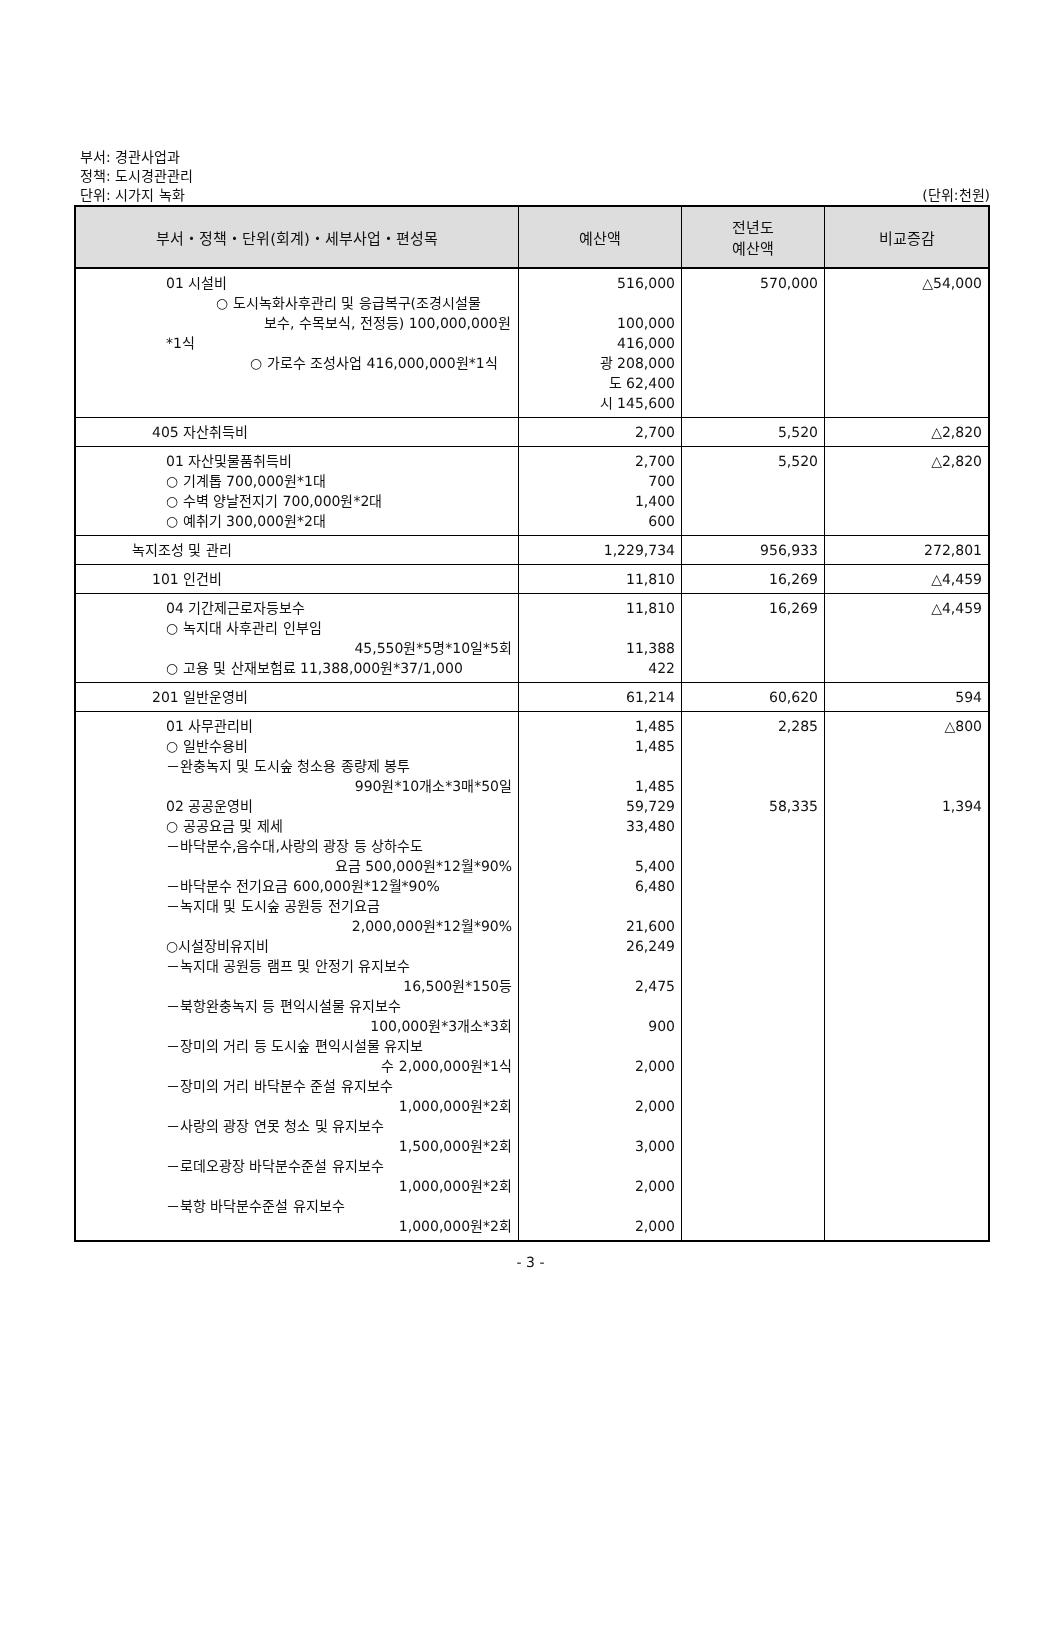부서: 경관사업과
정책: 도시경관관리
단위: 시가지 녹화 (단위:천원)
| 부서・정책・단위(회계)・세부사업・편성목 | 예산액 | 전년도 예산액 | 비교증감 |
| --- | --- | --- | --- |
| 01 시설비 ○ 도시녹화사후관리 및 응급복구(조경시설물 보수, 수목보식, 전정등) 100,000,000원*1식 ○ 가로수 조성사업 416,000,000원*1식 | 516,000 100,000 416,000 광 208,000 도 62,400 시 145,600 | 570,000 | △54,000 |
| 405 자산취득비 | 2,700 | 5,520 | △2,820 |
| 01 자산및물품취득비 ○ 기계톱 700,000원*1대 ○ 수벽 양날전지기 700,000원*2대 ○ 예취기 300,000원*2대 | 2,700 700 1,400 600 | 5,520 | △2,820 |
| 녹지조성 및 관리 | 1,229,734 | 956,933 | 272,801 |
| 101 인건비 | 11,810 | 16,269 | △4,459 |
| 04 기간제근로자등보수 ○ 녹지대 사후관리 인부임 45,550원*5명*10일*5회 ○ 고용 및 산재보험료 11,388,000원*37/1,000 | 11,810 11,388 422 | 16,269 | △4,459 |
| 201 일반운영비 | 61,214 | 60,620 | 594 |
| 01 사무관리비 ○ 일반수용비 －완충녹지 및 도시숲 청소용 종량제 봉투 990원*10개소*3매*50일 02 공공운영비 ○ 공공요금 및 제세 －바닥분수,음수대,사랑의 광장 등 상하수도 요금 500,000원*12월*90% －바닥분수 전기요금 600,000원*12월*90% －녹지대 및 도시숲 공원등 전기요금 2,000,000원*12월*90% ○시설장비유지비 －녹지대 공원등 램프 및 안정기 유지보수 16,500원*150등 －북항완충녹지 등 편익시설물 유지보수 100,000원*3개소*3회 －장미의 거리 등 도시숲 편익시설물 유지보 수 2,000,000원*1식 －장미의 거리 바닥분수 준설 유지보수 1,000,000원*2회 －사랑의 광장 연못 청소 및 유지보수 1,500,000원*2회 －로데오광장 바닥분수준설 유지보수 1,000,000원*2회 －북항 바닥분수준설 유지보수 1,000,000원*2회 | 1,485 1,485 1,485 59,729 33,480 5,400 6,480 21,600 26,249 2,475 900 2,000 2,000 3,000 2,000 2,000 | 2,285 58,335 | △800 1,394 |
- 3 -